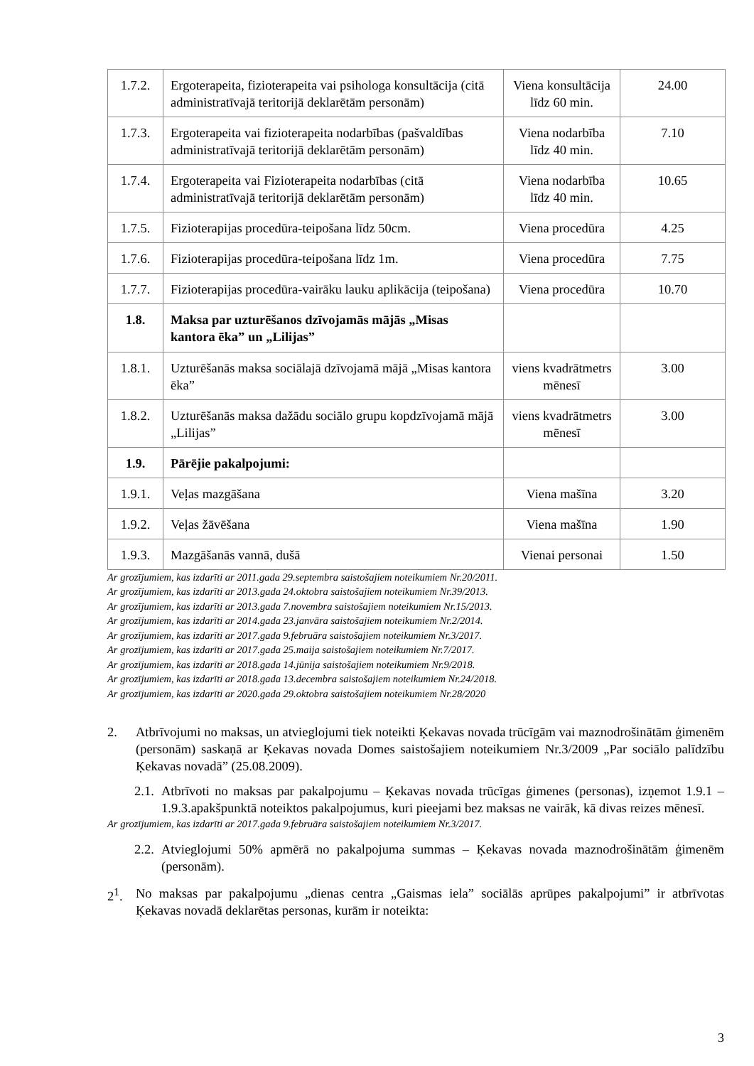| 1.7.2. | Ergoterapeita, fizioterapeita vai psihologa konsultācija (citā administratīvajā teritorijā deklarētām personām) | Viena konsultācija līdz 60 min. | 24.00 |
| 1.7.3. | Ergoterapeita vai fizioterapeita nodarbības (pašvaldības administratīvajā teritorijā deklarētām personām) | Viena nodarbība līdz 40 min. | 7.10 |
| 1.7.4. | Ergoterapeita vai Fizioterapeita nodarbības (citā administratīvajā teritorijā deklarētām personām) | Viena nodarbība līdz 40 min. | 10.65 |
| 1.7.5. | Fizioterapijas procedūra-teipošana līdz 50cm. | Viena procedūra | 4.25 |
| 1.7.6. | Fizioterapijas procedūra-teipošana līdz 1m. | Viena procedūra | 7.75 |
| 1.7.7. | Fizioterapijas procedūra-vairāku lauku aplikācija (teipošana) | Viena procedūra | 10.70 |
| 1.8. | Maksa par uzturēšanos dzīvojamās mājās „Misas kantora ēka” un „Lilijas” | | |
| 1.8.1. | Uzturēšanās maksa sociālajā dzīvojamā mājā „Misas kantora ēka” | viens kvadrātmetrs mēnesī | 3.00 |
| 1.8.2. | Uzturēšanās maksa dažādu sociālo grupu kopdzīvojamā mājā „Lilijas” | viens kvadrātmetrs mēnesī | 3.00 |
| 1.9. | Pārējie pakalpojumi: | | |
| 1.9.1. | Veļas mazgāšana | Viena mašīna | 3.20 |
| 1.9.2. | Veļas žāvēšana | Viena mašīna | 1.90 |
| 1.9.3. | Mazgāšanās vannā, dušā | Vienai personai | 1.50 |
Ar grozījumiem, kas izdarīti ar 2011.gada 29.septembra saistošajiem noteikumiem Nr.20/2011.
Ar grozījumiem, kas izdarīti ar 2013.gada 24.oktobra saistošajiem noteikumiem Nr.39/2013.
Ar grozījumiem, kas izdarīti ar 2013.gada 7.novembra saistošajiem noteikumiem Nr.15/2013.
Ar grozījumiem, kas izdarīti ar 2014.gada 23.janvāra saistošajiem noteikumiem Nr.2/2014.
Ar grozījumiem, kas izdarīti ar 2017.gada 9.februāra saistošajiem noteikumiem Nr.3/2017.
Ar grozījumiem, kas izdarīti ar 2017.gada 25.maija saistošajiem noteikumiem Nr.7/2017.
Ar grozījumiem, kas izdarīti ar 2018.gada 14.jūnija saistošajiem noteikumiem Nr.9/2018.
Ar grozījumiem, kas izdarīti ar 2018.gada 13.decembra saistošajiem noteikumiem Nr.24/2018.
Ar grozījumiem, kas izdarīti ar 2020.gada 29.oktobra saistošajiem noteikumiem Nr.28/2020
2. Atbrīvojumi no maksas, un atvieglojumi tiek noteikti Ķekavas novada trūcīgām vai maznodrošinātām ģimenēm (personām) saskaņā ar Ķekavas novada Domes saistošajiem noteikumiem Nr.3/2009 „Par sociālo palīdzību Ķekavas novadā” (25.08.2009).
2.1.
Atbrīvoti no maksas par pakalpojumu – Ķekavas novada trūcīgas ģimenes (personas), izņemot 1.9.1 – 1.9.3.apakšpunktā noteiktos pakalpojumus, kuri pieejami bez maksas ne vairāk, kā divas reizes mēnesī.
Ar grozījumiem, kas izdarīti ar 2017.gada 9.februāra saistošajiem noteikumiem Nr.3/2017.
2.2.
Atvieglojumi 50% apmērā no pakalpojuma summas – Ķekavas novada maznodrošinātām ģimenēm (personām).
2<sup>1</sup>. No maksas par pakalpojumu „dienas centra „Gaismas iela” sociālās aprūpes pakalpojumi” ir atbrīvotas Ķekavas novadā deklarētas personas, kurām ir noteikta:
3